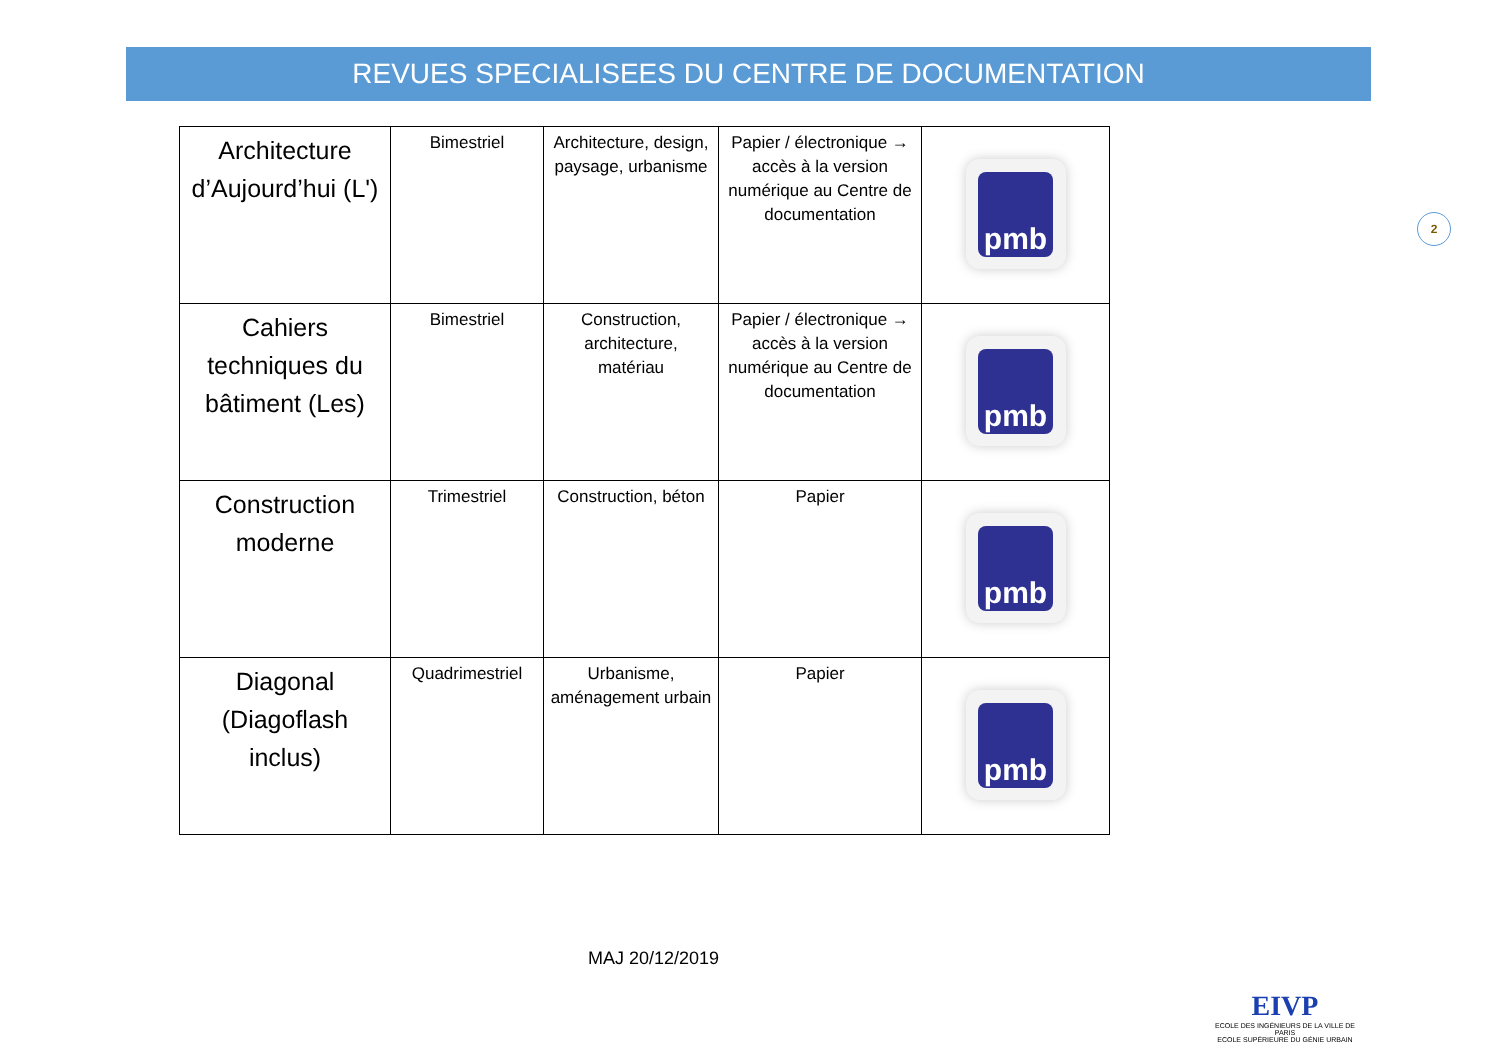REVUES SPECIALISEES DU CENTRE DE DOCUMENTATION
| Architecture d’Aujourd’hui (L') | Bimestriel | Architecture, design, paysage, urbanisme | Papier / électronique → accès à la version numérique au Centre de documentation | pmb |
| Cahiers techniques du bâtiment (Les) | Bimestriel | Construction, architecture, matériau | Papier / électronique → accès à la version numérique au Centre de documentation | pmb |
| Construction moderne | Trimestriel | Construction, béton | Papier | pmb |
| Diagonal (Diagoflash inclus) | Quadrimestriel | Urbanisme, aménagement urbain | Papier | pmb |
2
MAJ 20/12/2019
EIVP
ECOLE DES INGÉNIEURS DE LA VILLE DE PARIS
ECOLE SUPÉRIEURE DU GÉNIE URBAIN